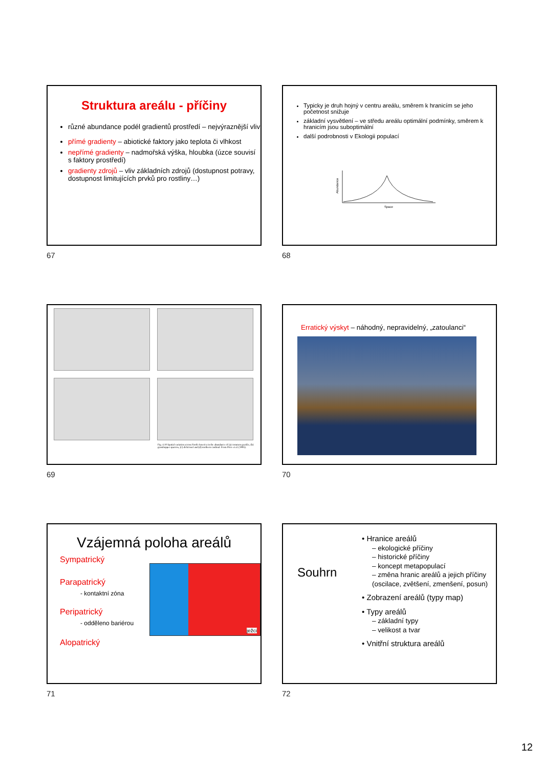Struktura areálu - příčiny
různé abundance podél gradientů prostředí – nejvýraznější vliv
přímé gradienty – abiotické faktory jako teplota či vlhkost
nepřímé gradienty – nadmořská výška, hloubka (úzce souvisí s faktory prostředí)
gradienty zdrojů – vliv základních zdrojů (dostupnost potravy, dostupnost limitujících prvků pro rostliny…)
67
Typicky je druh hojný v centru areálu, směrem k hranicím se jeho početnost snižuje
základní vysvětlení – ve středu areálu optimální podmínky, směrem k hranicím jsou suboptimální
další podrobnosti v Ekologii populací
Space
Abundance
68
Fig. 4.10 Spatial variation across North America in the abundance of (a) common grackle, (b) grasshopper sparrow, (c) dickcissel and (d) northern cardinal. From Price et al. (1995).
69
Erratický výskyt – náhodný, nepravidelný, „zatoulanci“
70
Vzájemná poloha areálů
Sympatrický
Parapatrický
- kontaktní zóna
Peripatrický
- odděleno bariérou
Alopatrický
ježci
71
Souhrn
• Hranice areálů
– ekologické příčiny
– historické příčiny
– koncept metapopulací
– změna hranic areálů a jejich příčiny (oscilace, zvětšení, zmenšení, posun)
• Zobrazení areálů (typy map)
• Typy areálů
– základní typy
– velikost a tvar
• Vnitřní struktura areálů
72
12